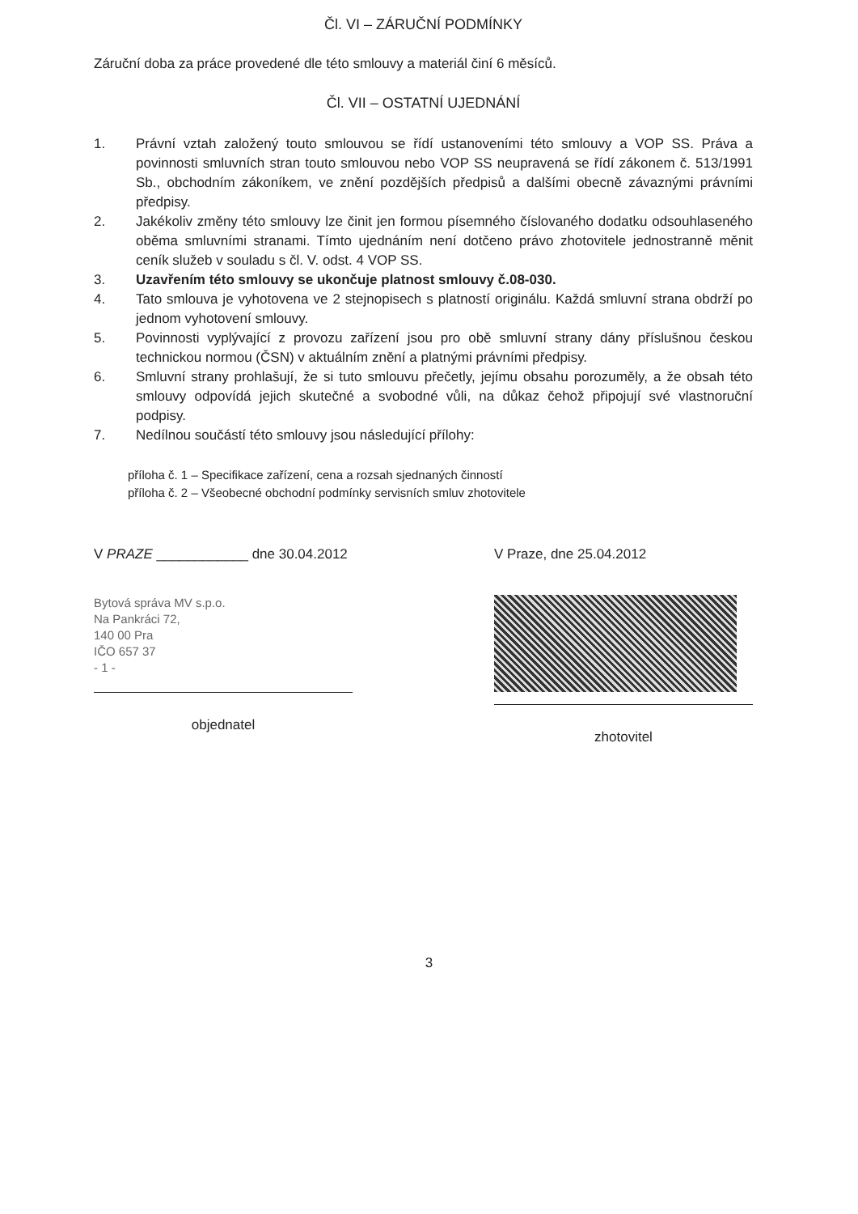Čl. VI – ZÁRUČNÍ PODMÍNKY
Záruční doba za práce provedené dle této smlouvy a materiál činí 6 měsíců.
Čl. VII – OSTATNÍ UJEDNÁNÍ
1. Právní vztah založený touto smlouvou se řídí ustanoveními této smlouvy a VOP SS. Práva a povinnosti smluvních stran touto smlouvou nebo VOP SS neupravená se řídí zákonem č. 513/1991 Sb., obchodním zákoníkem, ve znění pozdějších předpisů a dalšími obecně závaznými právními předpisy.
2. Jakékoliv změny této smlouvy lze činit jen formou písemného číslovaného dodatku odsouhlaseného oběma smluvními stranami. Tímto ujednáním není dotčeno právo zhotovitele jednostranně měnit ceník služeb v souladu s čl. V. odst. 4 VOP SS.
3. Uzavřením této smlouvy se ukončuje platnost smlouvy č.08-030.
4. Tato smlouva je vyhotovena ve 2 stejnopisech s platností originálu. Každá smluvní strana obdrží po jednom vyhotovení smlouvy.
5. Povinnosti vyplývající z provozu zařízení jsou pro obě smluvní strany dány příslušnou českou technickou normou (ČSN) v aktuálním znění a platnými právními předpisy.
6. Smluvní strany prohlašují, že si tuto smlouvu přečetly, jejímu obsahu porozuměly, a že obsah této smlouvy odpovídá jejich skutečné a svobodné vůli, na důkaz čehož připojují své vlastnoruční podpisy.
7. Nedílnou součástí této smlouvy jsou následující přílohy:
příloha č. 1 – Specifikace zařízení, cena a rozsah sjednaných činností
příloha č. 2 – Všeobecné obchodní podmínky servisních smluv zhotovitele
V PRAZE ____________ dne 30.04.2012
Bytová správa MV s.p.o.
Na Pankráci 72,
140 00 Pra
IČO 657 37
- 1 -
objednatel
V Praze, dne 25.04.2012
zhotovitel
3